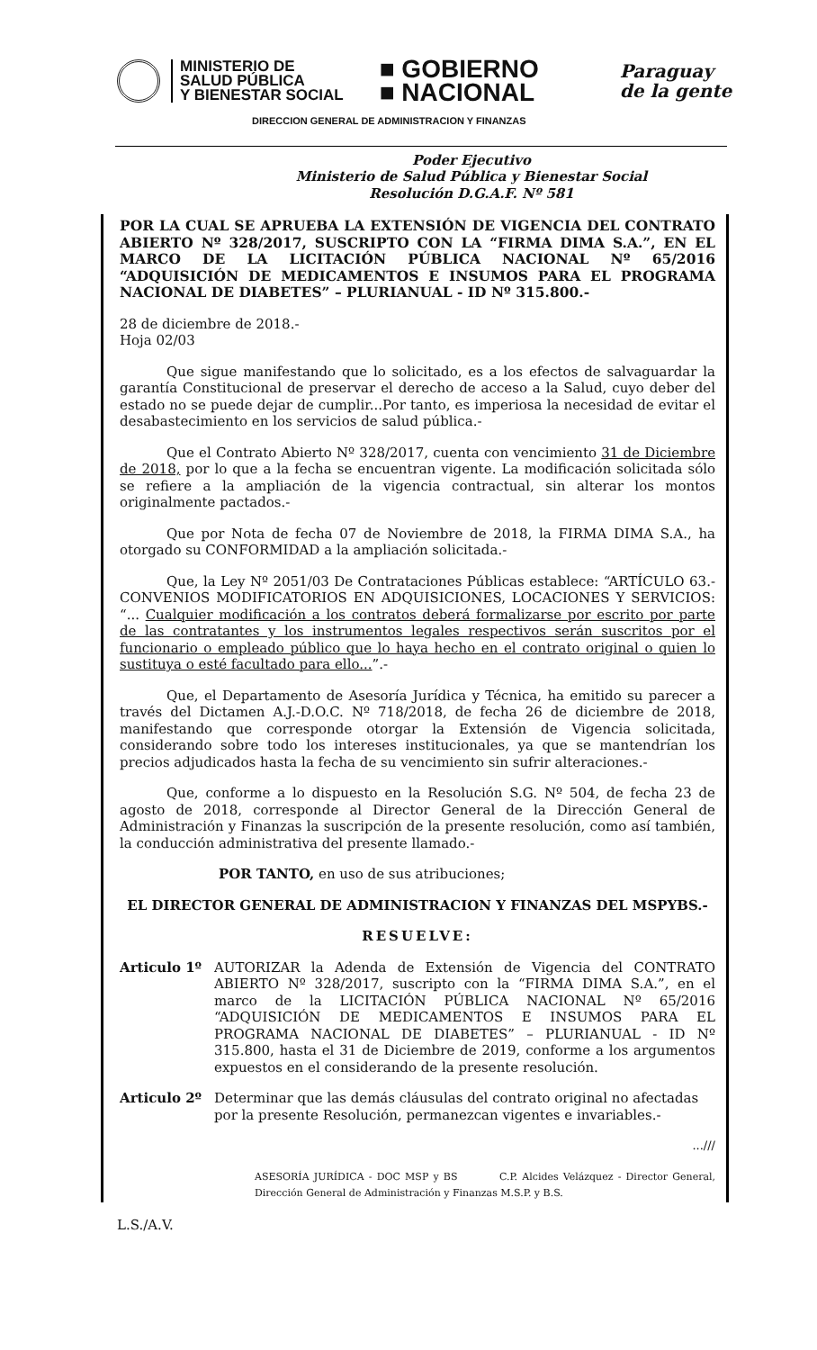MINISTERIO DE
SALUD PÚBLICA
Y BIENESTAR SOCIAL
■ GOBIERNO
■ NACIONAL
Paraguay
de la gente
DIRECCION GENERAL DE ADMINISTRACION Y FINANZAS
Poder Ejecutivo
Ministerio de Salud Pública y Bienestar Social
Resolución D.G.A.F. Nº 581
POR LA CUAL SE APRUEBA LA EXTENSIÓN DE VIGENCIA DEL CONTRATO ABIERTO Nº 328/2017, SUSCRIPTO CON LA “FIRMA DIMA S.A.”, EN EL MARCO DE LA LICITACIÓN PÚBLICA NACIONAL Nº 65/2016 “ADQUISICIÓN DE MEDICAMENTOS E INSUMOS PARA EL PROGRAMA NACIONAL DE DIABETES” – PLURIANUAL - ID Nº 315.800.-
28 de diciembre de 2018.-
Hoja 02/03
Que sigue manifestando que lo solicitado, es a los efectos de salvaguardar la garantía Constitucional de preservar el derecho de acceso a la Salud, cuyo deber del estado no se puede dejar de cumplir...Por tanto, es imperiosa la necesidad de evitar el desabastecimiento en los servicios de salud pública.-
Que el Contrato Abierto Nº 328/2017, cuenta con vencimiento 31 de Diciembre de 2018, por lo que a la fecha se encuentran vigente. La modificación solicitada sólo se refiere a la ampliación de la vigencia contractual, sin alterar los montos originalmente pactados.-
Que por Nota de fecha 07 de Noviembre de 2018, la FIRMA DIMA S.A., ha otorgado su CONFORMIDAD a la ampliación solicitada.-
Que, la Ley Nº 2051/03 De Contrataciones Públicas establece: “ARTÍCULO 63.- CONVENIOS MODIFICATORIOS EN ADQUISICIONES, LOCACIONES Y SERVICIOS: “... Cualquier modificación a los contratos deberá formalizarse por escrito por parte de las contratantes y los instrumentos legales respectivos serán suscritos por el funcionario o empleado público que lo haya hecho en el contrato original o quien lo sustituya o esté facultado para ello...”.-
Que, el Departamento de Asesoría Jurídica y Técnica, ha emitido su parecer a través del Dictamen A.J.-D.O.C. Nº 718/2018, de fecha 26 de diciembre de 2018, manifestando que corresponde otorgar la Extensión de Vigencia solicitada, considerando sobre todo los intereses institucionales, ya que se mantendrían los precios adjudicados hasta la fecha de su vencimiento sin sufrir alteraciones.-
Que, conforme a lo dispuesto en la Resolución S.G. Nº 504, de fecha 23 de agosto de 2018, corresponde al Director General de la Dirección General de Administración y Finanzas la suscripción de la presente resolución, como así también, la conducción administrativa del presente llamado.-
POR TANTO, en uso de sus atribuciones;
EL DIRECTOR GENERAL DE ADMINISTRACION Y FINANZAS DEL MSPYBS.-
RESUELVE:
Articulo 1º AUTORIZAR la Adenda de Extensión de Vigencia del CONTRATO ABIERTO Nº 328/2017, suscripto con la “FIRMA DIMA S.A.”, en el marco de la LICITACIÓN PÚBLICA NACIONAL Nº 65/2016 “ADQUISICIÓN DE MEDICAMENTOS E INSUMOS PARA EL PROGRAMA NACIONAL DE DIABETES” – PLURIANUAL - ID Nº 315.800, hasta el 31 de Diciembre de 2019, conforme a los argumentos expuestos en el considerando de la presente resolución.
Articulo 2º Determinar que las demás cláusulas del contrato original no afectadas por la presente Resolución, permanezcan vigentes e invariables.-
...///
ASESORÍA JURÍDICA - DOC MSP y BS C.P. Alcides Velázquez - Director General, Dirección General de Administración y Finanzas M.S.P. y B.S.
L.S./A.V.